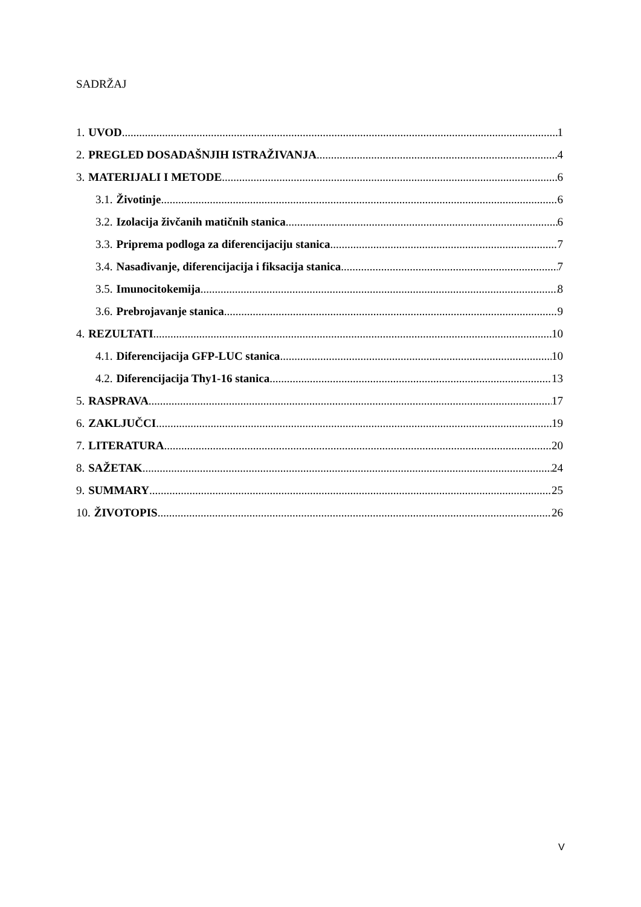SADRŽAJ
1. UVOD 1
2. PREGLED DOSADAŠNJIH ISTRAŽIVANJA 4
3. MATERIJALI I METODE 6
3.1. Životinje 6
3.2. Izolacija živčanih matičnih stanica 6
3.3. Priprema podloga za diferencijaciju stanica 7
3.4. Nasađivanje, diferencijacija i fiksacija stanica 7
3.5. Imunocitokemija 8
3.6. Prebrojavanje stanica 9
4. REZULTATI 10
4.1. Diferencijacija GFP-LUC stanica 10
4.2. Diferencijacija Thy1-16 stanica 13
5. RASPRAVA 17
6. ZAKLJUČCI 19
7. LITERATURA 20
8. SAŽETAK 24
9. SUMMARY 25
10. ŽIVOTOPIS 26
V